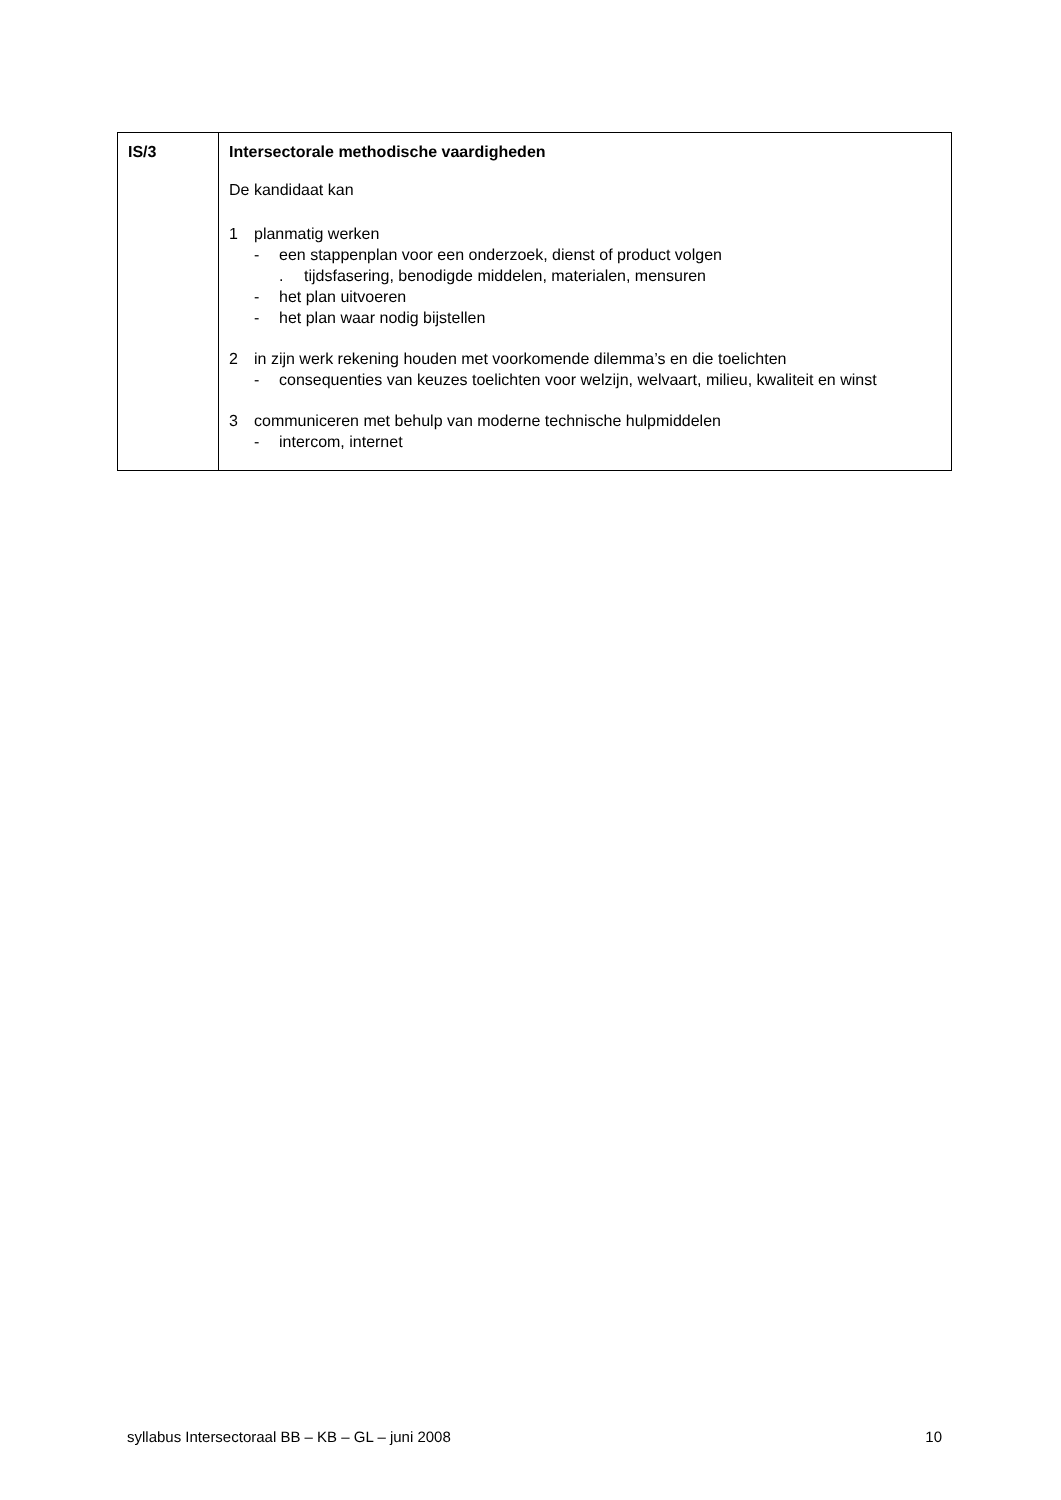| IS/3 | Intersectorale methodische vaardigheden De kandidaat kan 1 planmatig werken - een stappenplan voor een onderzoek, dienst of product volgen . tijdsfasering, benodigde middelen, materialen, mensuren - het plan uitvoeren - het plan waar nodig bijstellen 2 in zijn werk rekening houden met voorkomende dilemma’s en die toelichten - consequenties van keuzes toelichten voor welzijn, welvaart, milieu, kwaliteit en winst 3 communiceren met behulp van moderne technische hulpmiddelen - intercom, internet |
syllabus Intersectoraal BB – KB – GL – juni 2008 10